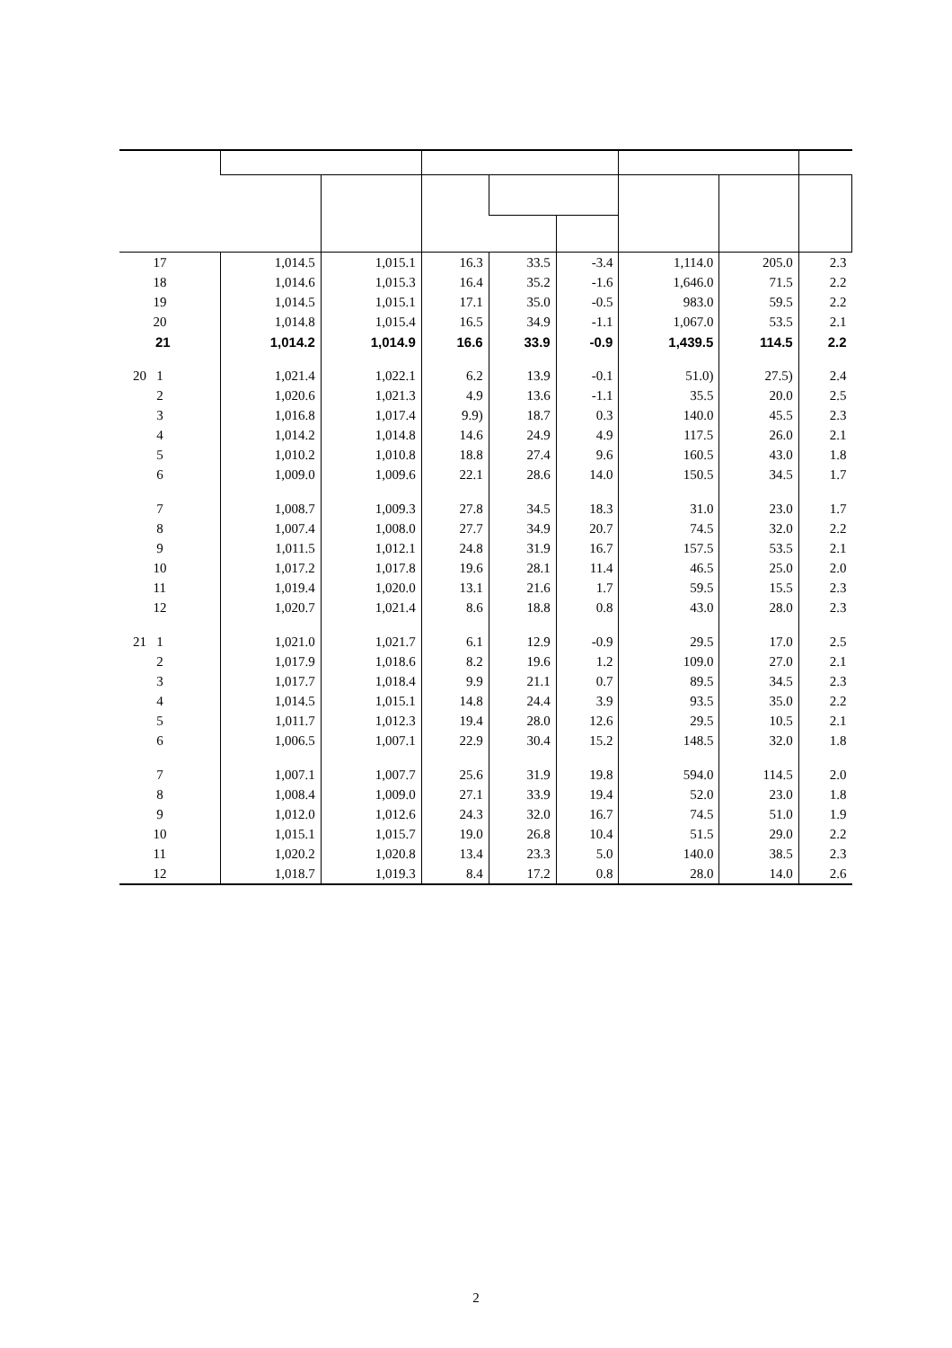| 17 | 1,014.5 | 1,015.1 | 16.3 | 33.5 | -3.4 | 1,114.0 | 205.0 | 2.3 |
| 18 | 1,014.6 | 1,015.3 | 16.4 | 35.2 | -1.6 | 1,646.0 | 71.5 | 2.2 |
| 19 | 1,014.5 | 1,015.1 | 17.1 | 35.0 | -0.5 | 983.0 | 59.5 | 2.2 |
| 20 | 1,014.8 | 1,015.4 | 16.5 | 34.9 | -1.1 | 1,067.0 | 53.5 | 2.1 |
| 21 | 1,014.2 | 1,014.9 | 16.6 | 33.9 | -0.9 | 1,439.5 | 114.5 | 2.2 |
| 20 1 | 1,021.4 | 1,022.1 | 6.2 | 13.9 | -0.1 | 51.0) | 27.5) | 2.4 |
| 2 | 1,020.6 | 1,021.3 | 4.9 | 13.6 | -1.1 | 35.5 | 20.0 | 2.5 |
| 3 | 1,016.8 | 1,017.4 | 9.9) | 18.7 | 0.3 | 140.0 | 45.5 | 2.3 |
| 4 | 1,014.2 | 1,014.8 | 14.6 | 24.9 | 4.9 | 117.5 | 26.0 | 2.1 |
| 5 | 1,010.2 | 1,010.8 | 18.8 | 27.4 | 9.6 | 160.5 | 43.0 | 1.8 |
| 6 | 1,009.0 | 1,009.6 | 22.1 | 28.6 | 14.0 | 150.5 | 34.5 | 1.7 |
| 7 | 1,008.7 | 1,009.3 | 27.8 | 34.5 | 18.3 | 31.0 | 23.0 | 1.7 |
| 8 | 1,007.4 | 1,008.0 | 27.7 | 34.9 | 20.7 | 74.5 | 32.0 | 2.2 |
| 9 | 1,011.5 | 1,012.1 | 24.8 | 31.9 | 16.7 | 157.5 | 53.5 | 2.1 |
| 10 | 1,017.2 | 1,017.8 | 19.6 | 28.1 | 11.4 | 46.5 | 25.0 | 2.0 |
| 11 | 1,019.4 | 1,020.0 | 13.1 | 21.6 | 1.7 | 59.5 | 15.5 | 2.3 |
| 12 | 1,020.7 | 1,021.4 | 8.6 | 18.8 | 0.8 | 43.0 | 28.0 | 2.3 |
| 21 1 | 1,021.0 | 1,021.7 | 6.1 | 12.9 | -0.9 | 29.5 | 17.0 | 2.5 |
| 2 | 1,017.9 | 1,018.6 | 8.2 | 19.6 | 1.2 | 109.0 | 27.0 | 2.1 |
| 3 | 1,017.7 | 1,018.4 | 9.9 | 21.1 | 0.7 | 89.5 | 34.5 | 2.3 |
| 4 | 1,014.5 | 1,015.1 | 14.8 | 24.4 | 3.9 | 93.5 | 35.0 | 2.2 |
| 5 | 1,011.7 | 1,012.3 | 19.4 | 28.0 | 12.6 | 29.5 | 10.5 | 2.1 |
| 6 | 1,006.5 | 1,007.1 | 22.9 | 30.4 | 15.2 | 148.5 | 32.0 | 1.8 |
| 7 | 1,007.1 | 1,007.7 | 25.6 | 31.9 | 19.8 | 594.0 | 114.5 | 2.0 |
| 8 | 1,008.4 | 1,009.0 | 27.1 | 33.9 | 19.4 | 52.0 | 23.0 | 1.8 |
| 9 | 1,012.0 | 1,012.6 | 24.3 | 32.0 | 16.7 | 74.5 | 51.0 | 1.9 |
| 10 | 1,015.1 | 1,015.7 | 19.0 | 26.8 | 10.4 | 51.5 | 29.0 | 2.2 |
| 11 | 1,020.2 | 1,020.8 | 13.4 | 23.3 | 5.0 | 140.0 | 38.5 | 2.3 |
| 12 | 1,018.7 | 1,019.3 | 8.4 | 17.2 | 0.8 | 28.0 | 14.0 | 2.6 |
2